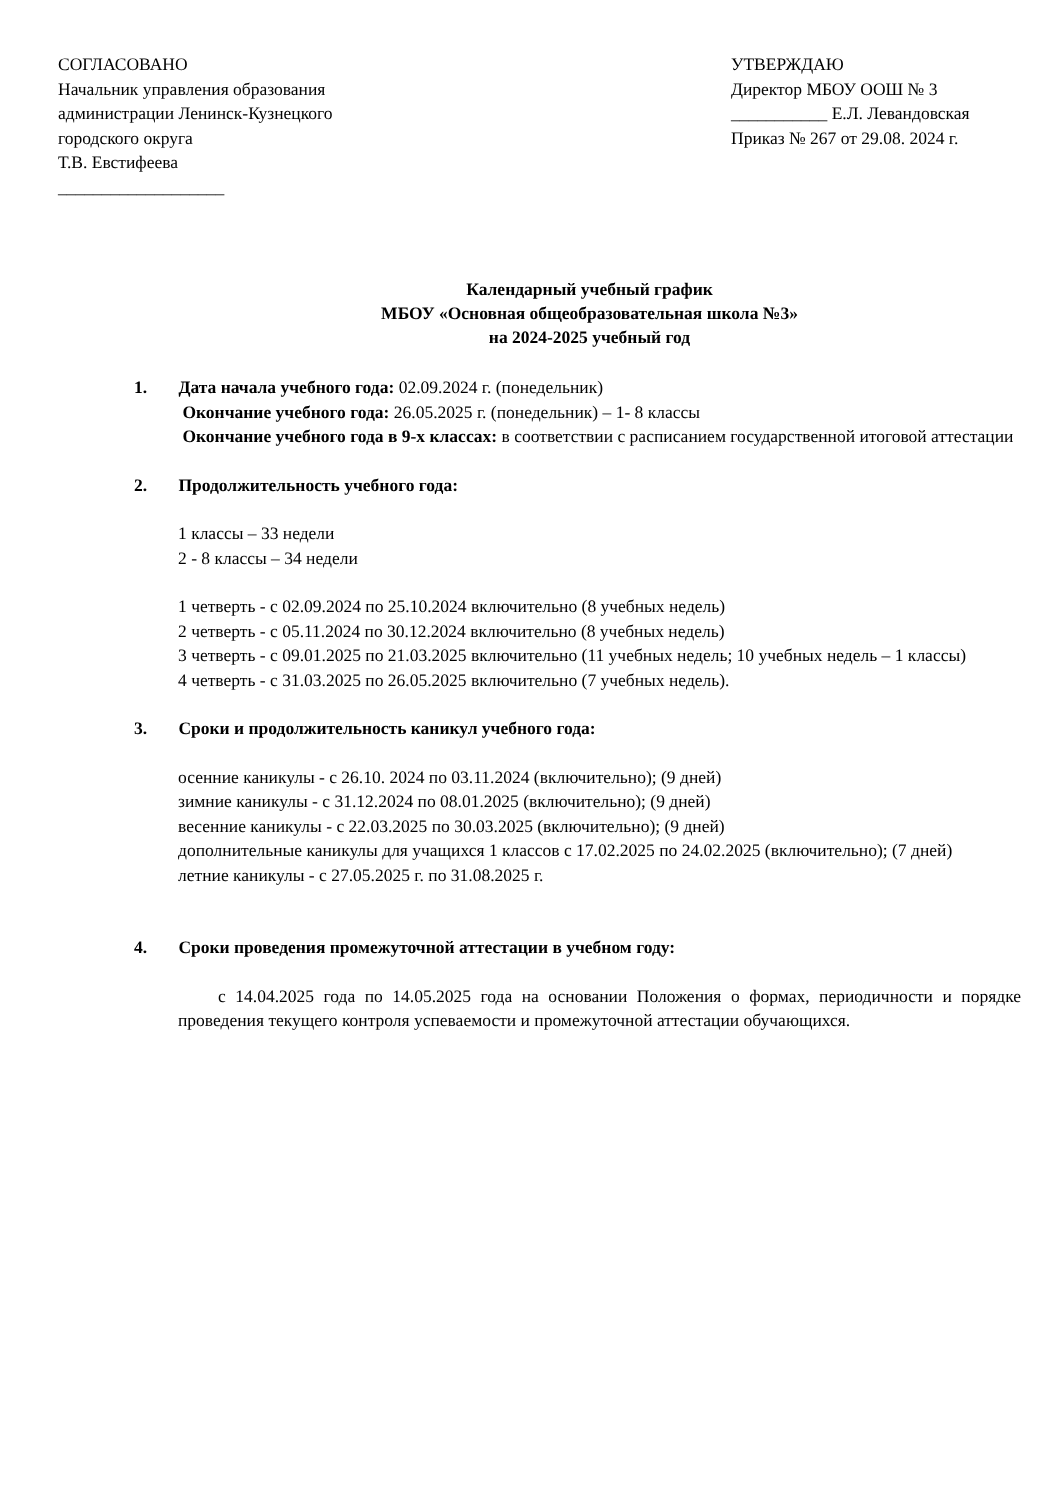СОГЛАСОВАНО
Начальник управления образования
администрации Ленинск-Кузнецкого
городского округа
Т.В. Евстифеева
___________________
УТВЕРЖДАЮ
Директор МБОУ ООШ № 3
___________ Е.Л. Левандовская
Приказ № 267 от 29.08. 2024 г.
Календарный учебный график
МБОУ «Основная общеобразовательная школа №3»
на 2024-2025 учебный год
1. Дата начала учебного года: 02.09.2024 г. (понедельник)
Окончание учебного года: 26.05.2025 г. (понедельник) – 1- 8 классы
Окончание учебного года в 9-х классах: в соответствии с расписанием государственной итоговой аттестации
2. Продолжительность учебного года:
1 классы – 33 недели
2 - 8 классы – 34 недели
1 четверть - с 02.09.2024 по 25.10.2024 включительно (8 учебных недель)
2 четверть - с 05.11.2024 по 30.12.2024 включительно (8 учебных недель)
3 четверть - с 09.01.2025 по 21.03.2025 включительно (11 учебных недель; 10 учебных недель – 1 классы)
4 четверть - с 31.03.2025 по 26.05.2025 включительно (7 учебных недель).
3. Сроки и продолжительность каникул учебного года:
осенние каникулы - с 26.10. 2024 по 03.11.2024 (включительно); (9 дней)
зимние каникулы - с 31.12.2024 по 08.01.2025 (включительно); (9 дней)
весенние каникулы - с 22.03.2025 по 30.03.2025 (включительно); (9 дней)
дополнительные каникулы для учащихся 1 классов с 17.02.2025 по 24.02.2025 (включительно); (7 дней)
летние каникулы - с 27.05.2025 г. по 31.08.2025 г.
4. Сроки проведения промежуточной аттестации в учебном году:
с 14.04.2025 года по 14.05.2025 года на основании Положения о формах, периодичности и порядке проведения текущего контроля успеваемости и промежуточной аттестации обучающихся.